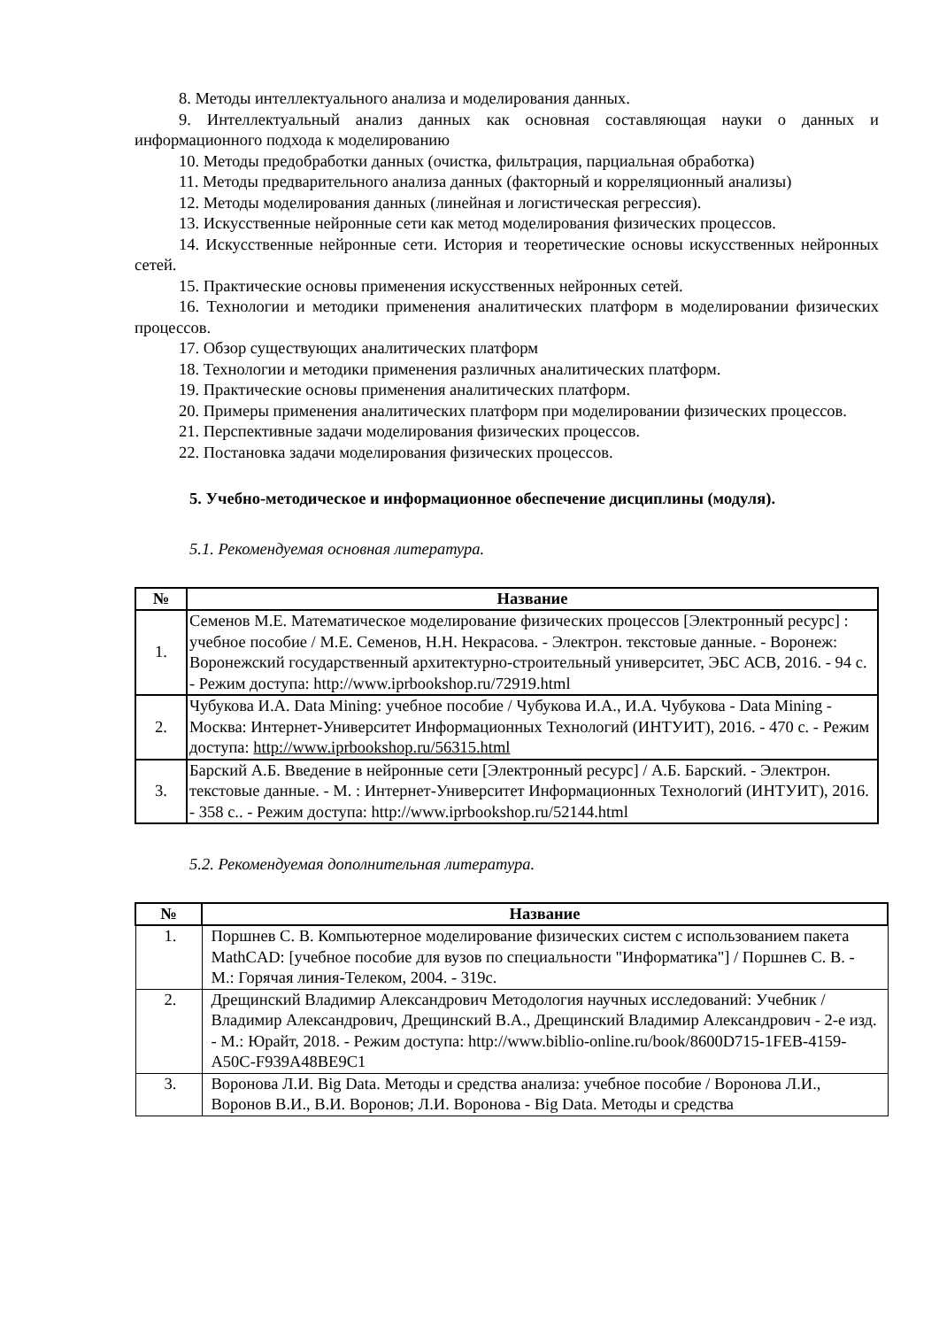8. Методы интеллектуального анализа и моделирования данных.
9. Интеллектуальный анализ данных как основная составляющая науки о данных и информационного подхода к моделированию
10. Методы предобработки данных (очистка, фильтрация, парциальная обработка)
11. Методы предварительного анализа данных (факторный и корреляционный анализы)
12. Методы моделирования данных (линейная и логистическая регрессия).
13. Искусственные нейронные сети как метод моделирования физических процессов.
14. Искусственные нейронные сети. История и теоретические основы искусственных нейронных сетей.
15. Практические основы применения искусственных нейронных сетей.
16. Технологии и методики применения аналитических платформ в моделировании физических процессов.
17. Обзор существующих аналитических платформ
18. Технологии и методики применения различных аналитических платформ.
19. Практические основы применения аналитических платформ.
20. Примеры применения аналитических платформ при моделировании физических процессов.
21. Перспективные задачи моделирования физических процессов.
22. Постановка задачи моделирования физических процессов.
5. Учебно-методическое и информационное обеспечение дисциплины (модуля).
5.1. Рекомендуемая основная литература.
| № | Название |
| --- | --- |
| 1. | Семенов М.Е. Математическое моделирование физических процессов [Электронный ресурс] : учебное пособие / М.Е. Семенов, Н.Н. Некрасова. - Электрон. текстовые данные. - Воронеж: Воронежский государственный архитектурно-строительный университет, ЭБС АСВ, 2016. - 94 c. - Режим доступа: http://www.iprbookshop.ru/72919.html |
| 2. | Чубукова И.А. Data Mining: учебное пособие / Чубукова И.А., И.А. Чубукова - Data Mining - Москва: Интернет-Университет Информационных Технологий (ИНТУИТ), 2016. - 470 c. - Режим доступа: http://www.iprbookshop.ru/56315.html |
| 3. | Барский А.Б. Введение в нейронные сети [Электронный ресурс] / А.Б. Барский. - Электрон. текстовые данные. - М. : Интернет-Университет Информационных Технологий (ИНТУИТ), 2016. - 358 c.. - Режим доступа: http://www.iprbookshop.ru/52144.html |
5.2. Рекомендуемая дополнительная литература.
| № | Название |
| --- | --- |
| 1. | Поршнев С. В. Компьютерное моделирование физических систем с использованием пакета MathCAD: [учебное пособие для вузов по специальности "Информатика"] / Поршнев С. В. - М.: Горячая линия-Телеком, 2004. - 319с. |
| 2. | Дрещинский Владимир Александрович Методология научных исследований: Учебник / Владимир Александрович, Дрещинский В.А., Дрещинский Владимир Александрович - 2-е изд. - М.: Юрайт, 2018. - Режим доступа: http://www.biblio-online.ru/book/8600D715-1FEB-4159-A50C-F939A48BE9C1 |
| 3. | Воронова Л.И. Big Data. Методы и средства анализа: учебное пособие / Воронова Л.И., Воронов В.И., В.И. Воронов; Л.И. Воронова - Big Data. Методы и средства |